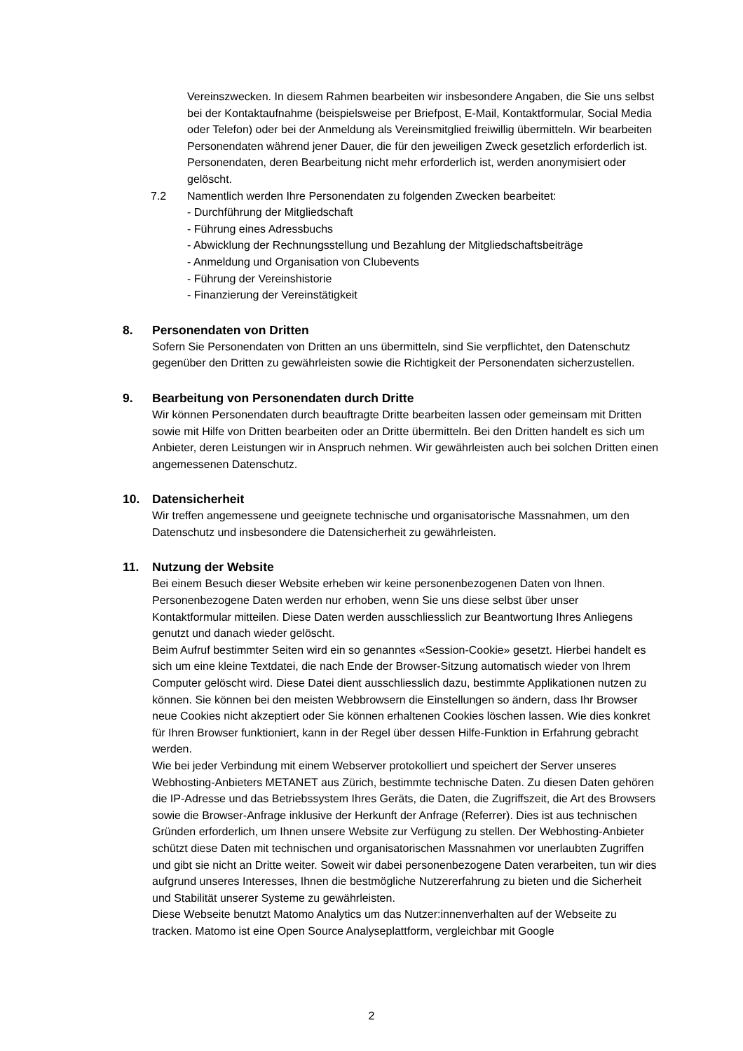Vereinszwecken. In diesem Rahmen bearbeiten wir insbesondere Angaben, die Sie uns selbst bei der Kontaktaufnahme (beispielsweise per Briefpost, E-Mail, Kontaktformular, Social Media oder Telefon) oder bei der Anmeldung als Vereinsmitglied freiwillig übermitteln. Wir bearbeiten Personendaten während jener Dauer, die für den jeweiligen Zweck gesetzlich erforderlich ist. Personendaten, deren Bearbeitung nicht mehr erforderlich ist, werden anonymisiert oder gelöscht.
7.2 Namentlich werden Ihre Personendaten zu folgenden Zwecken bearbeitet:
- Durchführung der Mitgliedschaft
- Führung eines Adressbuchs
- Abwicklung der Rechnungsstellung und Bezahlung der Mitgliedschaftsbeiträge
- Anmeldung und Organisation von Clubevents
- Führung der Vereinshistorie
- Finanzierung der Vereinstätigkeit
8. Personendaten von Dritten
Sofern Sie Personendaten von Dritten an uns übermitteln, sind Sie verpflichtet, den Datenschutz gegenüber den Dritten zu gewährleisten sowie die Richtigkeit der Personendaten sicherzustellen.
9. Bearbeitung von Personendaten durch Dritte
Wir können Personendaten durch beauftragte Dritte bearbeiten lassen oder gemeinsam mit Dritten sowie mit Hilfe von Dritten bearbeiten oder an Dritte übermitteln. Bei den Dritten handelt es sich um Anbieter, deren Leistungen wir in Anspruch nehmen. Wir gewährleisten auch bei solchen Dritten einen angemessenen Datenschutz.
10. Datensicherheit
Wir treffen angemessene und geeignete technische und organisatorische Massnahmen, um den Datenschutz und insbesondere die Datensicherheit zu gewährleisten.
11. Nutzung der Website
Bei einem Besuch dieser Website erheben wir keine personenbezogenen Daten von Ihnen. Personenbezogene Daten werden nur erhoben, wenn Sie uns diese selbst über unser Kontaktformular mitteilen. Diese Daten werden ausschliesslich zur Beantwortung Ihres Anliegens genutzt und danach wieder gelöscht.
Beim Aufruf bestimmter Seiten wird ein so genanntes «Session-Cookie» gesetzt. Hierbei handelt es sich um eine kleine Textdatei, die nach Ende der Browser-Sitzung automatisch wieder von Ihrem Computer gelöscht wird. Diese Datei dient ausschliesslich dazu, bestimmte Applikationen nutzen zu können. Sie können bei den meisten Webbrowsern die Einstellungen so ändern, dass Ihr Browser neue Cookies nicht akzeptiert oder Sie können erhaltenen Cookies löschen lassen. Wie dies konkret für Ihren Browser funktioniert, kann in der Regel über dessen Hilfe-Funktion in Erfahrung gebracht werden.
Wie bei jeder Verbindung mit einem Webserver protokolliert und speichert der Server unseres Webhosting-Anbieters METANET aus Zürich, bestimmte technische Daten. Zu diesen Daten gehören die IP-Adresse und das Betriebssystem Ihres Geräts, die Daten, die Zugriffszeit, die Art des Browsers sowie die Browser-Anfrage inklusive der Herkunft der Anfrage (Referrer). Dies ist aus technischen Gründen erforderlich, um Ihnen unsere Website zur Verfügung zu stellen. Der Webhosting-Anbieter schützt diese Daten mit technischen und organisatorischen Massnahmen vor unerlaubten Zugriffen und gibt sie nicht an Dritte weiter. Soweit wir dabei personenbezogene Daten verarbeiten, tun wir dies aufgrund unseres Interesses, Ihnen die bestmögliche Nutzererfahrung zu bieten und die Sicherheit und Stabilität unserer Systeme zu gewährleisten.
Diese Webseite benutzt Matomo Analytics um das Nutzer:innenverhalten auf der Webseite zu tracken. Matomo ist eine Open Source Analyseplattform, vergleichbar mit Google
2